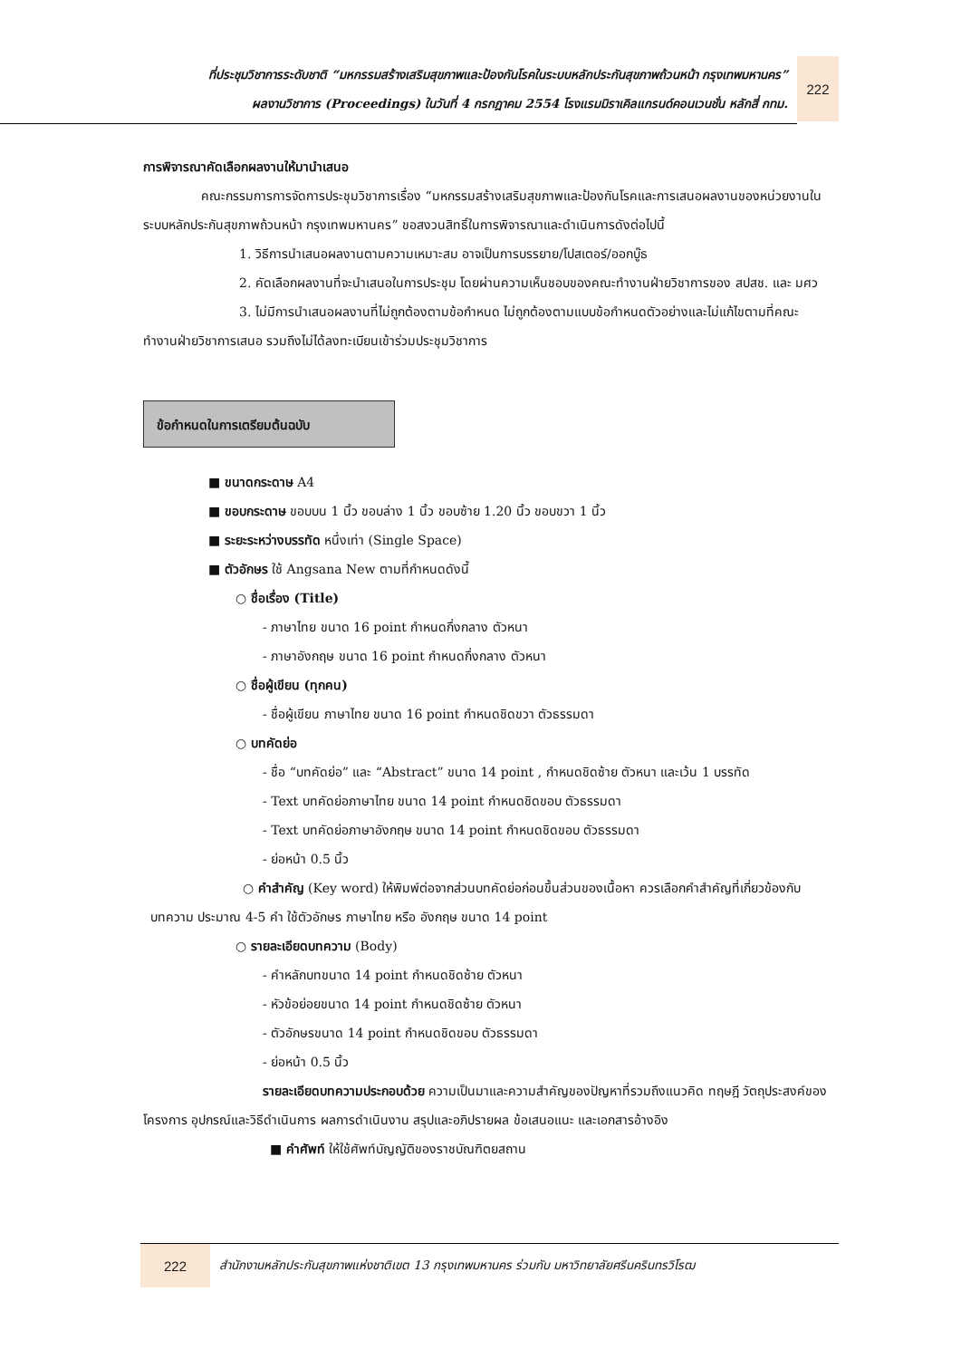ที่ประชุมวิชาการระดับชาติ “มหกรรมสร้างเสริมสุขภาพและป้องกันโรคในระบบหลักประกันสุขภาพถ้วนหน้า กรุงเทพมหานคร”
ผลงานวิชาการ (Proceedings) ในวันที่ 4 กรกฎาคม 2554 โรงแรมมิราเคิลแกรนด์คอนเวนชั่น หลักสี่ กทม.
222
การพิจารณาคัดเลือกผลงานให้มานำเสนอ
คณะกรรมการการจัดการประชุมวิชาการเรื่อง “มหกรรมสร้างเสริมสุขภาพและป้องกันโรคและการเสนอผลงานของหน่วยงานในระบบหลักประกันสุขภาพถ้วนหน้า กรุงเทพมหานคร” ขอสงวนสิทธิ์ในการพิจารณาและดำเนินการดังต่อไปนี้
1. วิธีการนำเสนอผลงานตามความเหมาะสม อาจเป็นการบรรยาย/โปสเตอร์/ออกบู๊ธ
2. คัดเลือกผลงานที่จะนำเสนอในการประชุม โดยผ่านความเห็นชอบของคณะทำงานฝ่ายวิชาการของ สปสช. และ มศว
3. ไม่มีการนำเสนอผลงานที่ไม่ถูกต้องตามข้อกำหนด ไม่ถูกต้องตามแบบข้อกำหนดตัวอย่างและไม่แก้ไขตามที่คณะทำงานฝ่ายวิชาการเสนอ รวมถึงไม่ได้ลงทะเบียนเข้าร่วมประชุมวิชาการ
ข้อกำหนดในการเตรียมต้นฉบับ
■ ขนาดกระดาษ A4
■ ขอบกระดาษ ขอบบน 1 นิ้ว ขอบล่าง 1 นิ้ว ขอบซ้าย 1.20 นิ้ว ขอบขวา 1 นิ้ว
■ ระยะระหว่างบรรทัด หนึ่งเท่า (Single Space)
■ ตัวอักษร ใช้ Angsana New ตามที่กำหนดดังนี้
○ ชื่อเรื่อง (Title)
- ภาษาไทย ขนาด 16 point กำหนดกึ่งกลาง ตัวหนา
- ภาษาอังกฤษ ขนาด 16 point กำหนดกึ่งกลาง ตัวหนา
○ ชื่อผู้เขียน (ทุกคน)
- ชื่อผู้เขียน ภาษาไทย ขนาด 16 point กำหนดชิดขวา ตัวธรรมดา
○ บทคัดย่อ
- ชื่อ “บทคัดย่อ” และ “Abstract” ขนาด 14 point , กำหนดชิดซ้าย ตัวหนา และเว้น 1 บรรทัด
- Text บทคัดย่อภาษาไทย ขนาด 14 point กำหนดชิดขอบ ตัวธรรมดา
- Text บทคัดย่อภาษาอังกฤษ ขนาด 14 point กำหนดชิดขอบ ตัวธรรมดา
- ย่อหน้า 0.5 นิ้ว
○ คำสำคัญ (Key word) ให้พิมพ์ต่อจากส่วนบทคัดย่อก่อนขึ้นส่วนของเนื้อหา ควรเลือกคำสำคัญที่เกี่ยวข้องกับบทความ ประมาณ 4-5 คำ ใช้ตัวอักษร ภาษาไทย หรือ อังกฤษ ขนาด 14 point
○ รายละเอียดบทความ (Body)
- คำหลักบทขนาด 14 point กำหนดชิดซ้าย ตัวหนา
- หัวข้อย่อยขนาด 14 point กำหนดชิดซ้าย ตัวหนา
- ตัวอักษรขนาด 14 point กำหนดชิดขอบ ตัวธรรมดา
- ย่อหน้า 0.5 นิ้ว
รายละเอียดบทความประกอบด้วย ความเป็นมาและความสำคัญของปัญหาที่รวมถึงแนวคิด ทฤษฎี วัตถุประสงค์ของโครงการ อุปกรณ์และวิธีดำเนินการ ผลการดำเนินงาน สรุปและอภิปรายผล ข้อเสนอแนะ และเอกสารอ้างอิง
■ คำศัพท์ ให้ใช้ศัพท์บัญญัติของราชบัณฑิตยสถาน
222
สำนักงานหลักประกันสุขภาพแห่งชาติเขต 13 กรุงเทพมหานคร ร่วมกับ มหาวิทยาลัยศรีนครินทรวิโรฒ